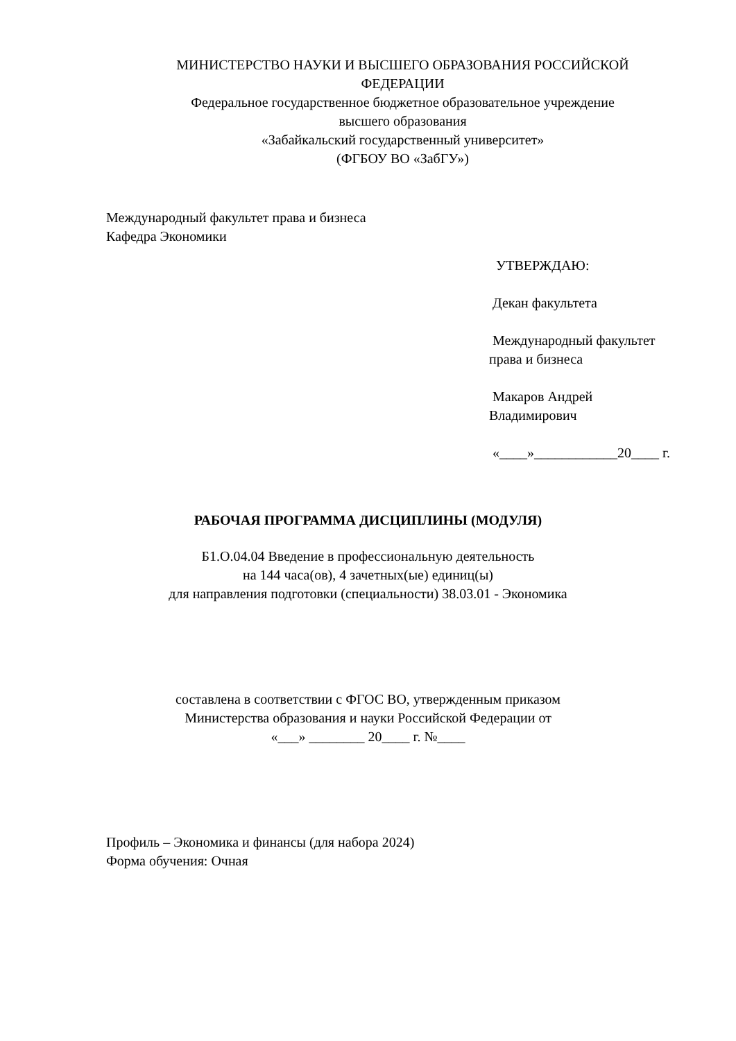МИНИСТЕРСТВО НАУКИ И ВЫСШЕГО ОБРАЗОВАНИЯ РОССИЙСКОЙ ФЕДЕРАЦИИ
Федеральное государственное бюджетное образовательное учреждение
высшего образования
«Забайкальский государственный университет»
(ФГБОУ ВО «ЗабГУ»)
Международный факультет права и бизнеса
Кафедра Экономики
УТВЕРЖДАЮ:
Декан факультета
Международный факультет права и бизнеса
Макаров Андрей Владимирович
«____»____________20____ г.
РАБОЧАЯ ПРОГРАММА ДИСЦИПЛИНЫ (МОДУЛЯ)
Б1.О.04.04 Введение в профессиональную деятельность
на 144 часа(ов), 4 зачетных(ые) единиц(ы)
для направления подготовки (специальности) 38.03.01 - Экономика
составлена в соответствии с ФГОС ВО, утвержденным приказом
Министерства образования и науки Российской Федерации от
«___» ________ 20____ г. №____
Профиль – Экономика и финансы (для набора 2024)
Форма обучения: Очная